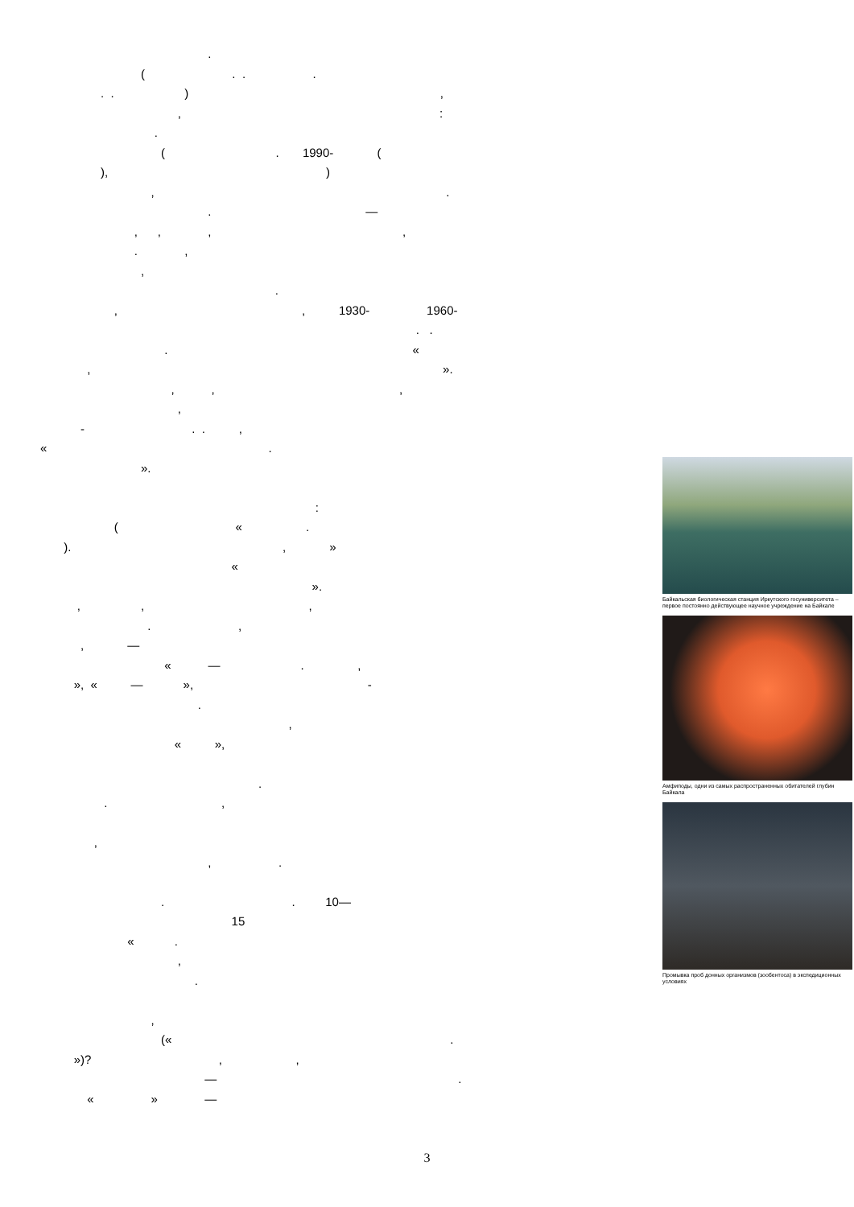.
( . . .
. . ) ,
, :
.
( . 1990- (
), )
, .
. —
, , , ,
. ,
,
.
, , 1930- 1960-
. .
. «
, ».
, , ,
,
- . . ,
« .
».
:
( « .
). , »
«
».
, , ,
. ,
, —
« — . ,
», « — », -
.
,
« »,
.
. ,
,
, .
. . 10—
15
« .
,
.
,
(« .
»)? , ,
— .
« » —
Байкальская биологическая станция Иркутского госуниверситета – первое постоянно действующее научное учреждение на Байкале
Амфиподы, одни из самых распространенных обитателей глубин Байкала
Промывка проб донных организмов (зообентоса) в экспедиционных условиях
3